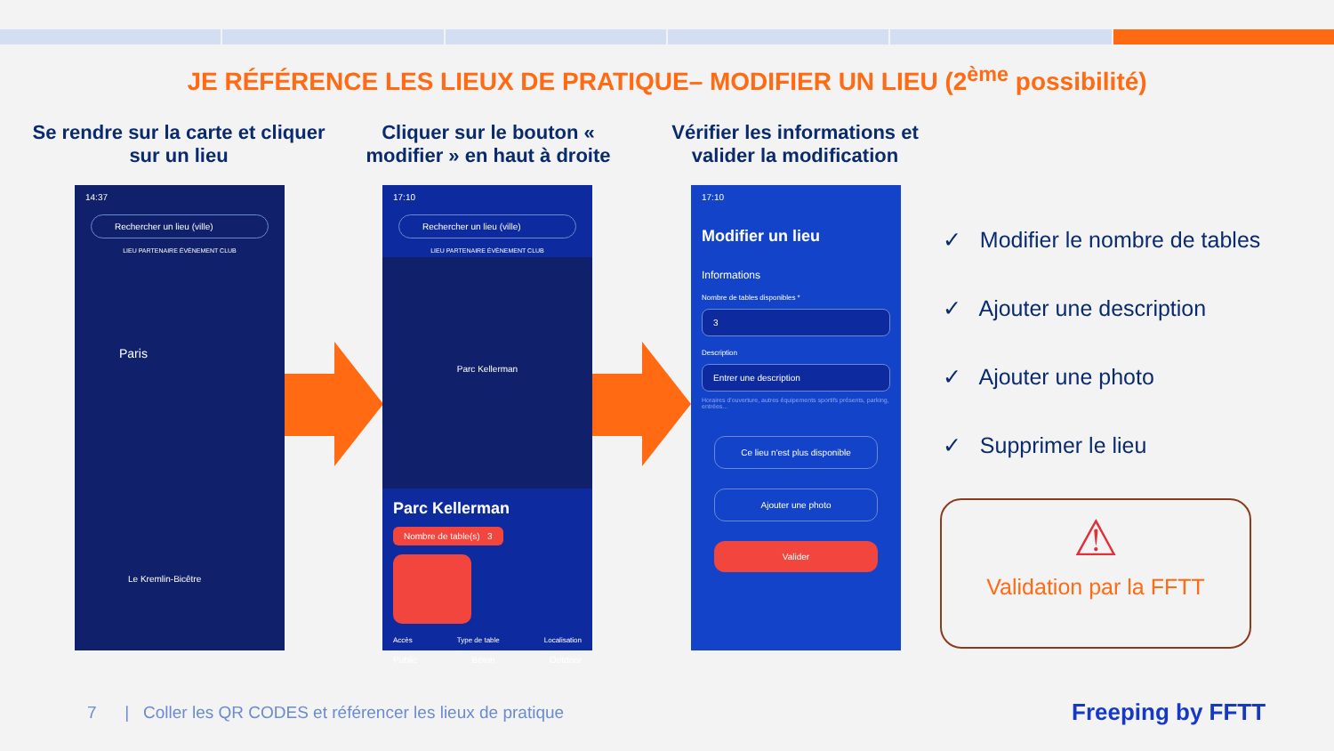JE RÉFÉRENCE LES LIEUX DE PRATIQUE– MODIFIER UN LIEU (2<sup>ème</sup> possibilité)
Se rendre sur la carte et cliquer sur un lieu
Cliquer sur le bouton « modifier » en haut à droite
Vérifier les informations et valider la modification
14:37
Rechercher un lieu (ville)
LIEU PARTENAIRE ÉVÈNEMENT CLUB
Paris
Le Kremlin-Bicêtre
17:10
Rechercher un lieu (ville)
LIEU PARTENAIRE ÉVÈNEMENT CLUB
Parc Kellerman
Parc Kellerman
Nombre de table(s) 3
Accès Type de table Localisation
Public Béton Outdoor
17:10
Modifier un lieu
Informations
Nombre de tables disponibles *
3
Description
Entrer une description
Horaires d'ouverture, autres équipements sportifs présents, parking, entrées...
Ce lieu n'est plus disponible
Ajouter une photo
Valider
✓ Modifier le nombre de tables
✓ Ajouter une description
✓ Ajouter une photo
✓ Supprimer le lieu
⚠
Validation par la FFTT
7 | Coller les QR CODES et référencer les lieux de pratique
Freeping by FFTT